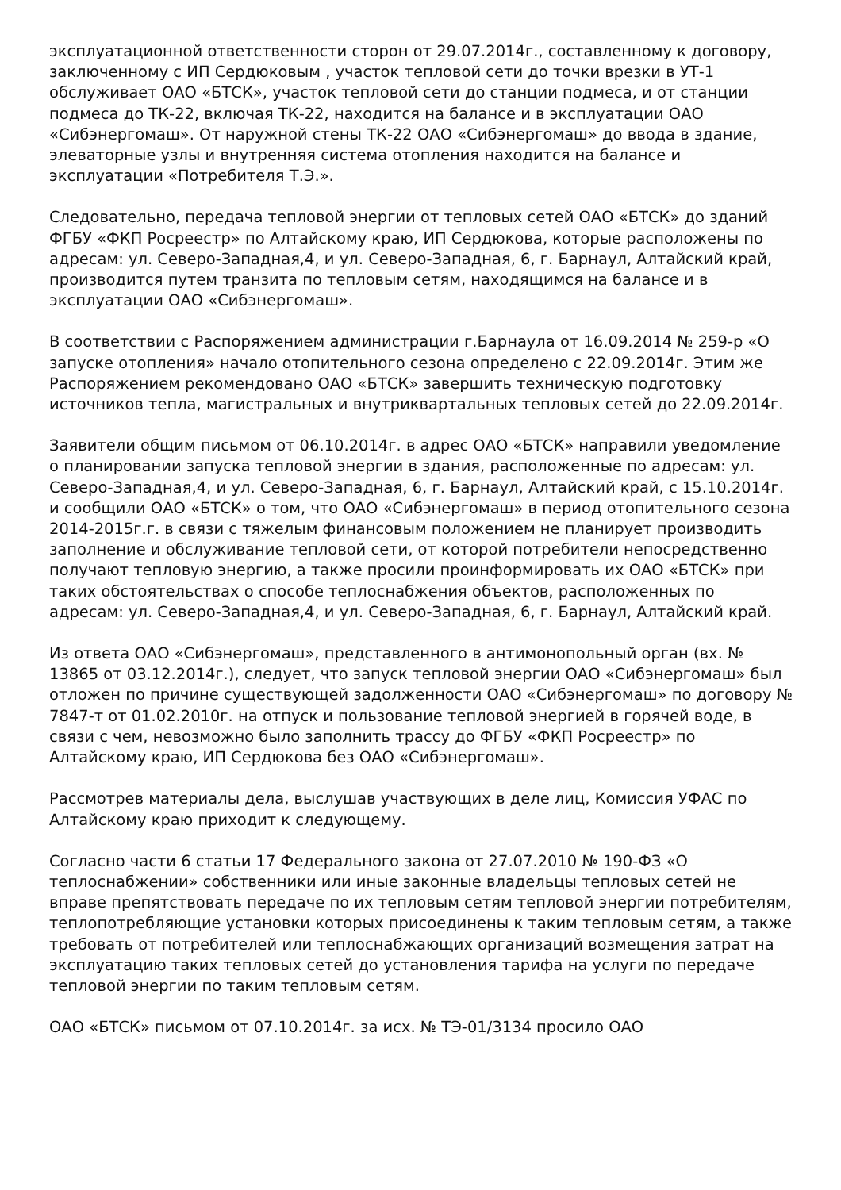эксплуатационной ответственности сторон от 29.07.2014г., составленному к договору, заключенному с ИП Сердюковым , участок тепловой сети до точки врезки в УТ-1 обслуживает ОАО «БТСК», участок тепловой сети до станции подмеса, и от станции подмеса до ТК-22, включая ТК-22, находится на балансе и в эксплуатации ОАО «Сибэнергомаш». От наружной стены ТК-22 ОАО «Сибэнергомаш» до ввода в здание, элеваторные узлы и внутренняя система отопления находится на балансе и эксплуатации «Потребителя Т.Э.».
Следовательно, передача тепловой энергии от тепловых сетей ОАО «БТСК» до зданий ФГБУ «ФКП Росреестр» по Алтайскому краю, ИП Сердюкова, которые расположены по адресам: ул. Северо-Западная,4, и ул. Северо-Западная, 6, г. Барнаул, Алтайский край, производится путем транзита по тепловым сетям, находящимся на балансе и в эксплуатации ОАО «Сибэнергомаш».
В соответствии с Распоряжением администрации г.Барнаула от 16.09.2014 № 259-р «О запуске отопления» начало отопительного сезона определено с 22.09.2014г. Этим же Распоряжением рекомендовано ОАО «БТСК» завершить техническую подготовку источников тепла, магистральных и внутриквартальных тепловых сетей до 22.09.2014г.
Заявители общим письмом от 06.10.2014г. в адрес ОАО «БТСК» направили уведомление о планировании запуска тепловой энергии в здания, расположенные по адресам: ул. Северо-Западная,4, и ул. Северо-Западная, 6, г. Барнаул, Алтайский край, с 15.10.2014г. и сообщили ОАО «БТСК» о том, что ОАО «Сибэнергомаш» в период отопительного сезона 2014-2015г.г. в связи с тяжелым финансовым положением не планирует производить заполнение и обслуживание тепловой сети, от которой потребители непосредственно получают тепловую энергию, а также просили проинформировать их ОАО «БТСК» при таких обстоятельствах о способе теплоснабжения объектов, расположенных по адресам: ул. Северо-Западная,4, и ул. Северо-Западная, 6, г. Барнаул, Алтайский край.
Из ответа ОАО «Сибэнергомаш», представленного в антимонопольный орган (вх. № 13865 от 03.12.2014г.), следует, что запуск тепловой энергии ОАО «Сибэнергомаш» был отложен по причине существующей задолженности ОАО «Сибэнергомаш» по договору № 7847-т от 01.02.2010г. на отпуск и пользование тепловой энергией в горячей воде, в связи с чем, невозможно было заполнить трассу до ФГБУ «ФКП Росреестр» по Алтайскому краю, ИП Сердюкова без ОАО «Сибэнергомаш».
Рассмотрев материалы дела, выслушав участвующих в деле лиц, Комиссия УФАС по Алтайскому краю приходит к следующему.
Согласно части 6 статьи 17 Федерального закона от 27.07.2010 № 190-ФЗ «О теплоснабжении» собственники или иные законные владельцы тепловых сетей не вправе препятствовать передаче по их тепловым сетям тепловой энергии потребителям, теплопотребляющие установки которых присоединены к таким тепловым сетям, а также требовать от потребителей или теплоснабжающих организаций возмещения затрат на эксплуатацию таких тепловых сетей до установления тарифа на услуги по передаче тепловой энергии по таким тепловым сетям.
ОАО «БТСК» письмом от 07.10.2014г. за исх. № ТЭ-01/3134 просило ОАО